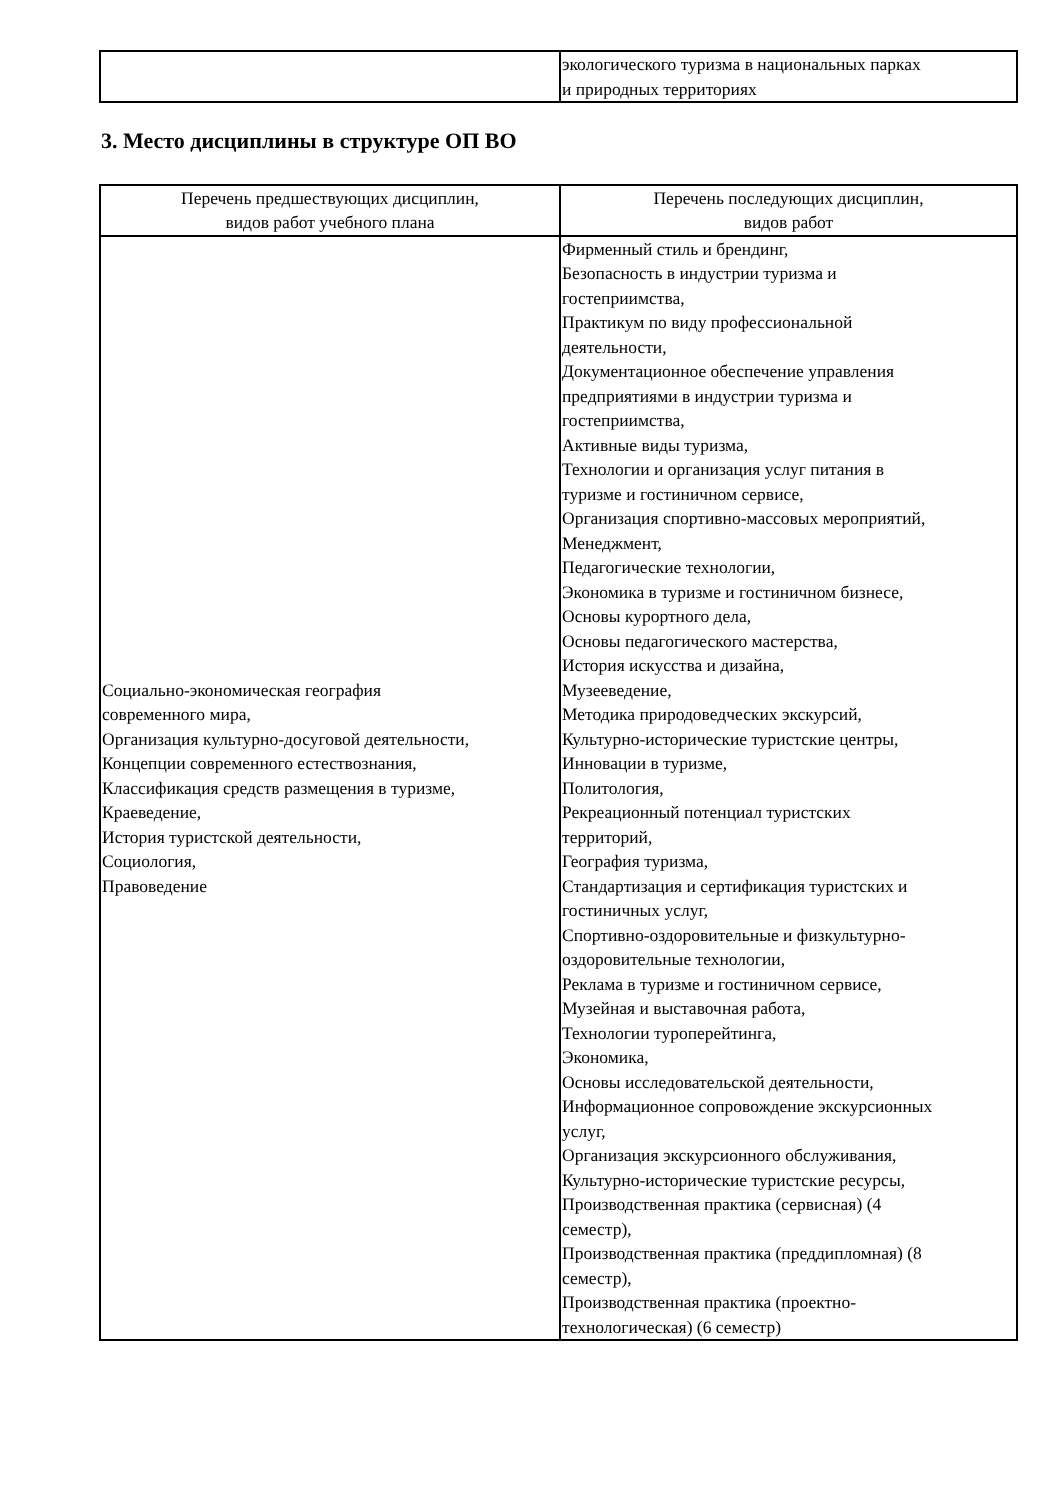| | экологического туризма в национальных парках и природных территориях |
3. Место дисциплины в структуре ОП ВО
| Перечень предшествующих дисциплин, видов работ учебного плана | Перечень последующих дисциплин, видов работ |
| --- | --- |
| Социально-экономическая география современного мира, Организация культурно-досуговой деятельности, Концепции современного естествознания, Классификация средств размещения в туризме, Краеведение, История туристской деятельности, Социология, Правоведение | Фирменный стиль и брендинг, Безопасность в индустрии туризма и гостеприимства, Практикум по виду профессиональной деятельности, Документационное обеспечение управления предприятиями в индустрии туризма и гостеприимства, Активные виды туризма, Технологии и организация услуг питания в туризме и гостиничном сервисе, Организация спортивно-массовых мероприятий, Менеджмент, Педагогические технологии, Экономика в туризме и гостиничном бизнесе, Основы курортного дела, Основы педагогического мастерства, История искусства и дизайна, Музееведение, Методика природоведческих экскурсий, Культурно-исторические туристские центры, Инновации в туризме, Политология, Рекреационный потенциал туристских территорий, География туризма, Стандартизация и сертификация туристских и гостиничных услуг, Спортивно-оздоровительные и физкультурно- оздоровительные технологии, Реклама в туризме и гостиничном сервисе, Музейная и выставочная работа, Технологии туроперейтинга, Экономика, Основы исследовательской деятельности, Информационное сопровождение экскурсионных услуг, Организация экскурсионного обслуживания, Культурно-исторические туристские ресурсы, Производственная практика (сервисная) (4 семестр), Производственная практика (преддипломная) (8 семестр), Производственная практика (проектно- технологическая) (6 семестр) |